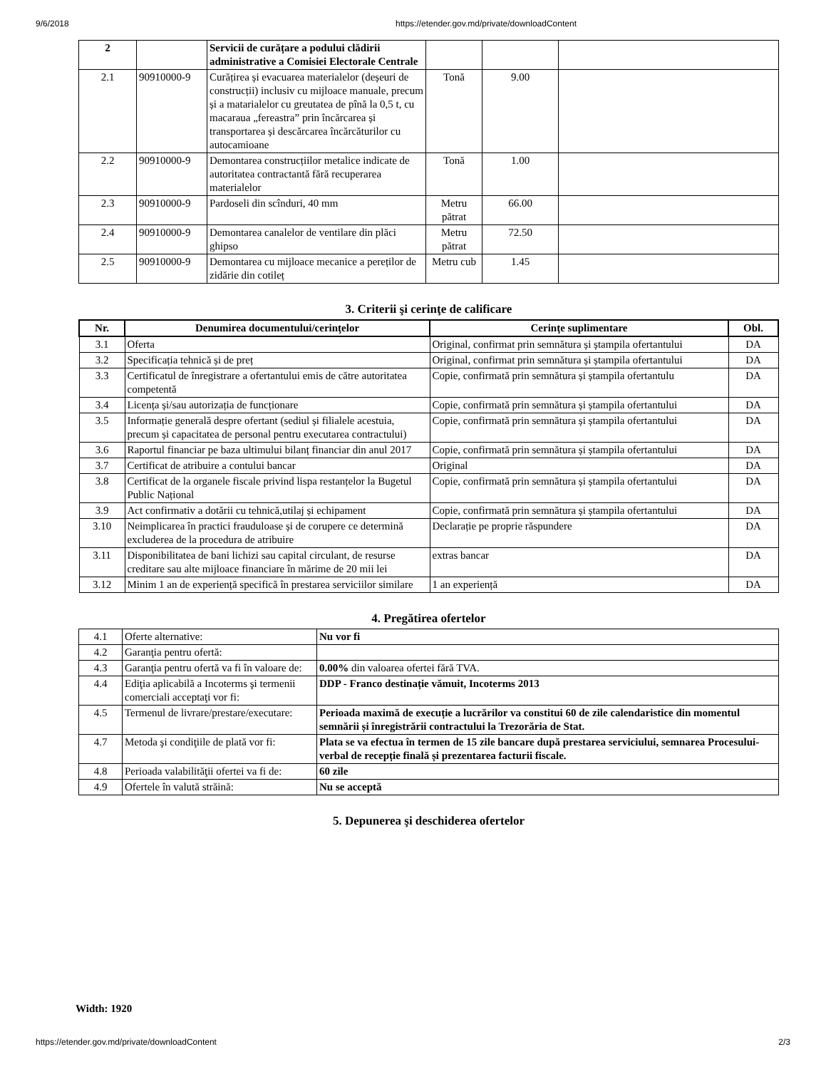9/6/2018 https://etender.gov.md/private/downloadContent
| 2 | | Servicii de curățare a podului clădirii administrative a Comisiei Electorale Centrale | | | |
| 2.1 | 90910000-9 | Curățirea și evacuarea materialelor (deșeuri de construcții) inclusiv cu mijloace manuale, precum și a matarialelor cu greutatea de pînă la 0,5 t, cu macaraua „fereastra” prin încărcarea și transportarea și descărcarea încărcăturilor cu autocamioane | Tonă | 9.00 | |
| 2.2 | 90910000-9 | Demontarea construcțiilor metalice indicate de autoritatea contractantă fără recuperarea materialelor | Tonă | 1.00 | |
| 2.3 | 90910000-9 | Pardoseli din scînduri, 40 mm | Metru pătrat | 66.00 | |
| 2.4 | 90910000-9 | Demontarea canalelor de ventilare din plăci ghipso | Metru pătrat | 72.50 | |
| 2.5 | 90910000-9 | Demontarea cu mijloace mecanice a pereților de zidărie din cotileț | Metru cub | 1.45 | |
3. Criterii şi cerinţe de calificare
| Nr. | Denumirea documentului/cerinţelor | Cerinţe suplimentare | Obl. |
| --- | --- | --- | --- |
| 3.1 | Oferta | Original, confirmat prin semnătura și ștampila ofertantului | DA |
| 3.2 | Specificația tehnică și de preț | Original, confirmat prin semnătura și ștampila ofertantului | DA |
| 3.3 | Certificatul de înregistrare a ofertantului emis de către autoritatea competentă | Copie, confirmată prin semnătura și ștampila ofertantulu | DA |
| 3.4 | Licența și/sau autorizația de funcționare | Copie, confirmată prin semnătura și ștampila ofertantului | DA |
| 3.5 | Informație generală despre ofertant (sediul și filialele acestuia, precum și capacitatea de personal pentru executarea contractului) | Copie, confirmată prin semnătura și ștampila ofertantului | DA |
| 3.6 | Raportul financiar pe baza ultimului bilanț financiar din anul 2017 | Copie, confirmată prin semnătura și ștampila ofertantului | DA |
| 3.7 | Certificat de atribuire a contului bancar | Original | DA |
| 3.8 | Certificat de la organele fiscale privind lispa restanțelor la Bugetul Public Național | Copie, confirmată prin semnătura și ștampila ofertantului | DA |
| 3.9 | Act confirmativ a dotării cu tehnică,utilaj și echipament | Copie, confirmată prin semnătura și ștampila ofertantului | DA |
| 3.10 | Neimplicarea în practici frauduloase și de corupere ce determină excluderea de la procedura de atribuire | Declarație pe proprie răspundere | DA |
| 3.11 | Disponibilitatea de bani lichizi sau capital circulant, de resurse creditare sau alte mijloace financiare în mărime de 20 mii lei | extras bancar | DA |
| 3.12 | Minim 1 an de experiență specifică în prestarea serviciilor similare | 1 an experiență | DA |
4. Pregătirea ofertelor
| 4.1 | Oferte alternative: | Nu vor fi |
| 4.2 | Garanţia pentru ofertă: | |
| 4.3 | Garanţia pentru ofertă va fi în valoare de: | 0.00% din valoarea ofertei fără TVA. |
| 4.4 | Ediţia aplicabilă a Incoterms şi termenii comerciali acceptaţi vor fi: | DDP - Franco destinație vămuit, Incoterms 2013 |
| 4.5 | Termenul de livrare/prestare/executare: | Perioada maximă de execuție a lucrărilor va constitui 60 de zile calendaristice din momentul semnării și înregistrării contractului la Trezorăria de Stat. |
| 4.7 | Metoda şi condiţiile de plată vor fi: | Plata se va efectua în termen de 15 zile bancare după prestarea serviciului, semnarea Procesului-verbal de recepție finală și prezentarea facturii fiscale. |
| 4.8 | Perioada valabilităţii ofertei va fi de: | 60 zile |
| 4.9 | Ofertele în valută străină: | Nu se acceptă |
5. Depunerea şi deschiderea ofertelor
Width: 1920
https://etender.gov.md/private/downloadContent 2/3